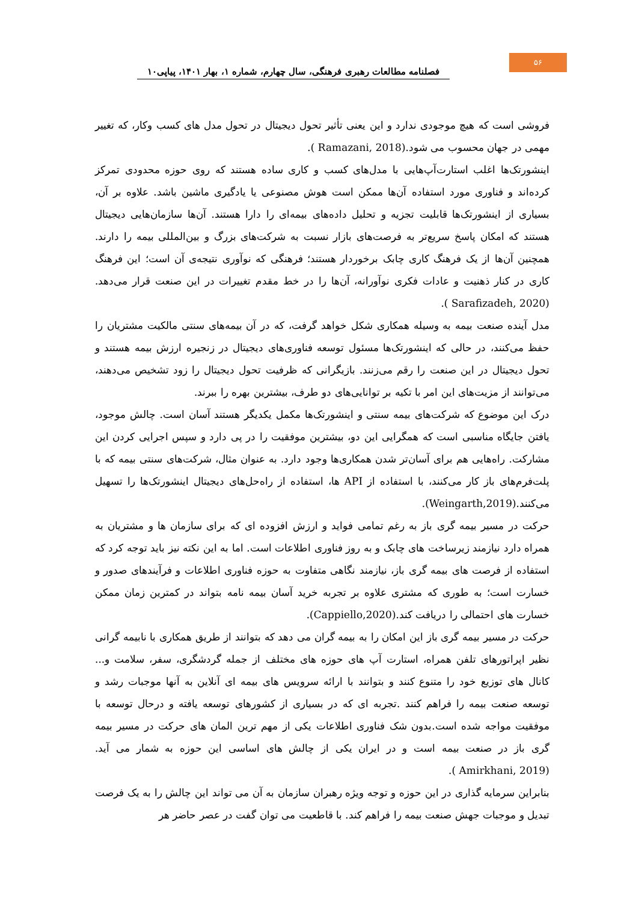۵۶
فصلنامه مطالعات رهبری فرهنگی، سال چهارم، شماره ۱، بهار ۱۴۰۱، پیاپی۱۰
فروشی است که هیچ موجودی ندارد و این یعنی تأثیر تحول دیجیتال در تحول مدل های کسب وکار، که تغییر مهمی در جهان محسوب می شود.(Ramazani, 2018 ).
اینشورتک‌ها اغلب استارت‌آپ‌هایی با مدل‌های کسب و کاری ساده هستند که روی حوزه محدودی تمرکز کرده‌اند و فناوری مورد استفاده آن‌ها ممکن است هوش مصنوعی یا یادگیری ماشین باشد. علاوه بر آن، بسیاری از اینشورتک‌ها قابلیت تجزیه و تحلیل داده‌های بیمه‌ای را دارا هستند. آن‌ها سازمان‌هایی دیجیتال هستند که امکان پاسخ سریع‌تر به فرصت‌های بازار نسبت به شرکت‌های بزرگ و بین‌المللی بیمه را دارند. همچنین آن‌ها از یک فرهنگ کاری چابک برخوردار هستند؛ فرهنگی که نوآوری نتیجه‌ی آن است؛ این فرهنگ کاری در کنار ذهنیت و عادات فکری نوآورانه، آن‌ها را در خط مقدم تغییرات در این صنعت قرار می‌دهد.(Sarafizadeh, 2020 ).
مدل آینده صنعت بیمه به وسیله همکاری شکل خواهد گرفت، که در آن بیمه‌های سنتی مالکیت مشتریان را حفظ می‌کنند، در حالی که اینشورتک‌ها مسئول توسعه فناوری‌های دیجیتال در زنجیره ارزش بیمه هستند و تحول دیجیتال در این صنعت را رقم می‌زنند. بازیگرانی که ظرفیت تحول دیجیتال را زود تشخیص می‌دهند، می‌توانند از مزیت‌های این امر با تکیه بر توانایی‌های دو طرف، بیشترین بهره را ببرند.
درک این موضوع که شرکت‌های بیمه سنتی و اینشورتک‌ها مکمل یکدیگر هستند آسان است. چالش موجود، یافتن جایگاه مناسبی است که همگرایی این دو، بیشترین موفقیت را در پی دارد و سپس اجرایی کردن این مشارکت. راه‌هایی هم برای آسان‌تر شدن همکاری‌ها وجود دارد. به عنوان مثال، شرکت‌های سنتی بیمه که با پلت‌فرم‌های باز کار می‌کنند، با استفاده از API ها، استفاده از راه‌حل‌های دیجیتال اینشورتک‌ها را تسهیل می‌کنند.(Weingarth,2019).
حرکت در مسیر بیمه گری باز به رغم تمامی فواید و ارزش افزوده ای که برای سازمان ها و مشتریان به همراه دارد نیازمند زیرساخت های چابک و به روز فناوری اطلاعات است. اما به این نکته نیز باید توجه کرد که استفاده از فرصت های بیمه گری باز، نیازمند نگاهی متفاوت به حوزه فناوری اطلاعات و فرآیندهای صدور و خسارت است؛ به طوری که مشتری علاوه بر تجربه خرید آسان بیمه نامه بتواند در کمترین زمان ممکن خسارت های احتمالی را دریافت کند.(Cappiello,2020).
حرکت در مسیر بیمه گری باز این امکان را به بیمه گران می دهد که بتوانند از طریق همکاری با نابیمه گرانی نظیر اپراتورهای تلفن همراه، استارت آپ های حوزه های مختلف از جمله گردشگری، سفر، سلامت و... کانال های توزیع خود را متنوع کنند و بتوانند با ارائه سرویس های بیمه ای آنلاین به آنها موجبات رشد و توسعه صنعت بیمه را فراهم کنند .تجربه ای که در بسیاری از کشورهای توسعه یافته و درحال توسعه با موفقیت مواجه شده است.بدون شک فناوری اطلاعات یکی از مهم ترین المان های حرکت در مسیر بیمه گری باز در صنعت بیمه است و در ایران یکی از چالش های اساسی این حوزه به شمار می آید.(Amirkhani, 2019 ).
بنابراین سرمایه گذاری در این حوزه و توجه ویژه رهبران سازمان به آن می تواند این چالش را به یک فرصت تبدیل و موجبات جهش صنعت بیمه را فراهم کند. با قاطعیت می توان گفت در عصر حاضر هر